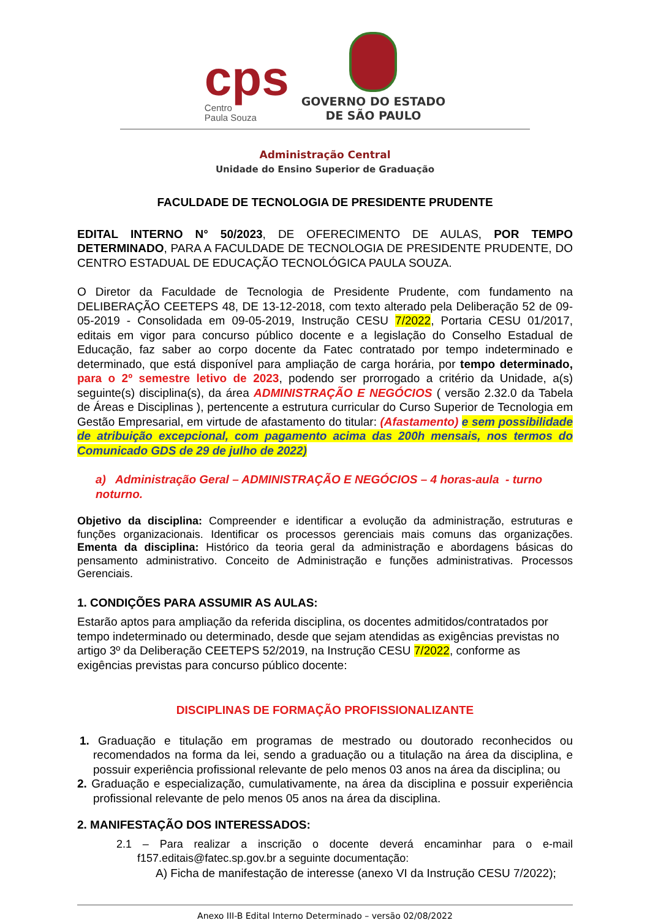cps
Centro
Paula Souza
GOVERNO DO ESTADO
DE SÃO PAULO
Administração Central
Unidade do Ensino Superior de Graduação
FACULDADE DE TECNOLOGIA DE PRESIDENTE PRUDENTE
EDITAL INTERNO N° 50/2023, DE OFERECIMENTO DE AULAS, POR TEMPO DETERMINADO, PARA A FACULDADE DE TECNOLOGIA DE PRESIDENTE PRUDENTE, DO CENTRO ESTADUAL DE EDUCAÇÃO TECNOLÓGICA PAULA SOUZA.
O Diretor da Faculdade de Tecnologia de Presidente Prudente, com fundamento na DELIBERAÇÃO CEETEPS 48, DE 13-12-2018, com texto alterado pela Deliberação 52 de 09-05-2019 - Consolidada em 09-05-2019, Instrução CESU 7/2022, Portaria CESU 01/2017, editais em vigor para concurso público docente e a legislação do Conselho Estadual de Educação, faz saber ao corpo docente da Fatec contratado por tempo indeterminado e determinado, que está disponível para ampliação de carga horária, por tempo determinado, para o 2º semestre letivo de 2023, podendo ser prorrogado a critério da Unidade, a(s) seguinte(s) disciplina(s), da área ADMINISTRAÇÃO E NEGÓCIOS ( versão 2.32.0 da Tabela de Áreas e Disciplinas ), pertencente a estrutura curricular do Curso Superior de Tecnologia em Gestão Empresarial, em virtude de afastamento do titular: (Afastamento) e sem possibilidade de atribuição excepcional, com pagamento acima das 200h mensais, nos termos do Comunicado GDS de 29 de julho de 2022)
a) Administração Geral – ADMINISTRAÇÃO E NEGÓCIOS – 4 horas-aula - turno noturno.
Objetivo da disciplina: Compreender e identificar a evolução da administração, estruturas e funções organizacionais. Identificar os processos gerenciais mais comuns das organizações. Ementa da disciplina: Histórico da teoria geral da administração e abordagens básicas do pensamento administrativo. Conceito de Administração e funções administrativas. Processos Gerenciais.
1. CONDIÇÕES PARA ASSUMIR AS AULAS:
Estarão aptos para ampliação da referida disciplina, os docentes admitidos/contratados por tempo indeterminado ou determinado, desde que sejam atendidas as exigências previstas no artigo 3º da Deliberação CEETEPS 52/2019, na Instrução CESU 7/2022, conforme as exigências previstas para concurso público docente:
DISCIPLINAS DE FORMAÇÃO PROFISSIONALIZANTE
1. Graduação e titulação em programas de mestrado ou doutorado reconhecidos ou recomendados na forma da lei, sendo a graduação ou a titulação na área da disciplina, e possuir experiência profissional relevante de pelo menos 03 anos na área da disciplina; ou
2. Graduação e especialização, cumulativamente, na área da disciplina e possuir experiência profissional relevante de pelo menos 05 anos na área da disciplina.
2. MANIFESTAÇÃO DOS INTERESSADOS:
2.1 – Para realizar a inscrição o docente deverá encaminhar para o e-mail f157.editais@fatec.sp.gov.br a seguinte documentação:
A) Ficha de manifestação de interesse (anexo VI da Instrução CESU 7/2022);
Anexo III-B Edital Interno Determinado – versão 02/08/2022